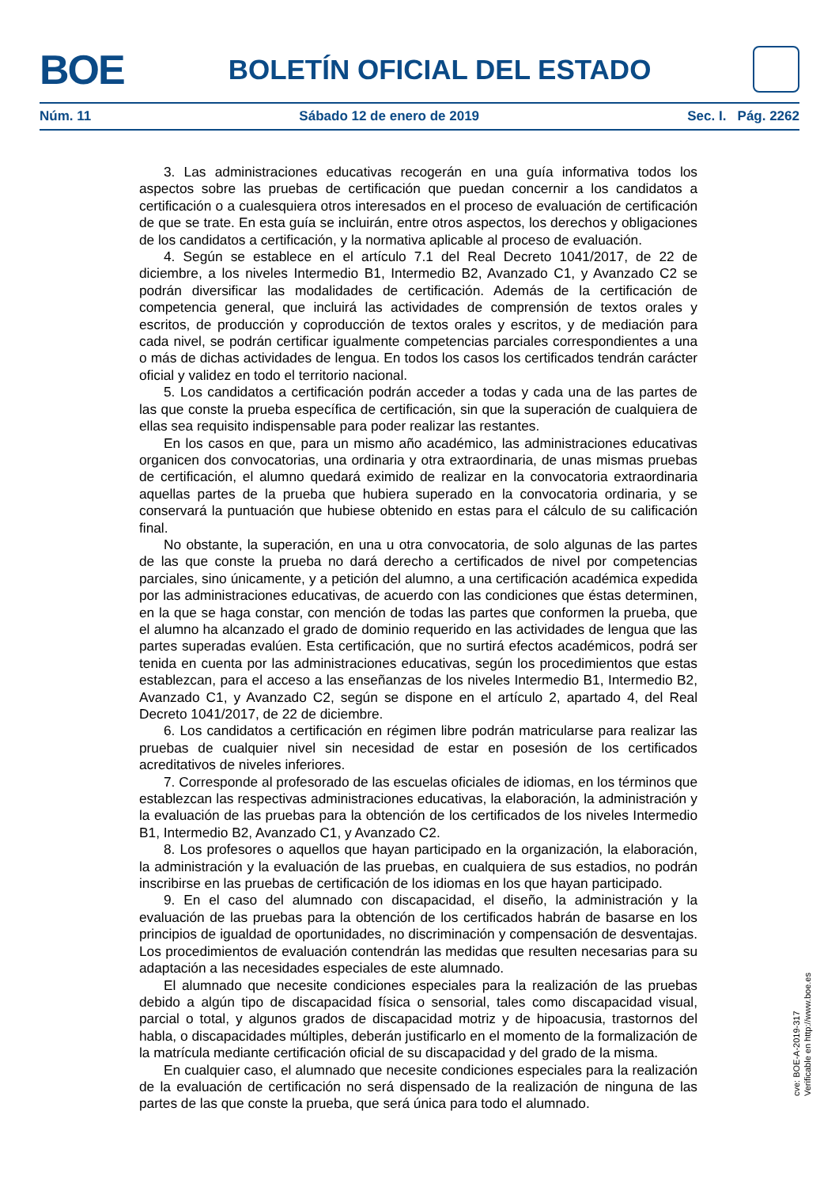BOE
BOLETÍN OFICIAL DEL ESTADO
Núm. 11 Sábado 12 de enero de 2019 Sec. I. Pág. 2262
3. Las administraciones educativas recogerán en una guía informativa todos los aspectos sobre las pruebas de certificación que puedan concernir a los candidatos a certificación o a cualesquiera otros interesados en el proceso de evaluación de certificación de que se trate. En esta guía se incluirán, entre otros aspectos, los derechos y obligaciones de los candidatos a certificación, y la normativa aplicable al proceso de evaluación.
4. Según se establece en el artículo 7.1 del Real Decreto 1041/2017, de 22 de diciembre, a los niveles Intermedio B1, Intermedio B2, Avanzado C1, y Avanzado C2 se podrán diversificar las modalidades de certificación. Además de la certificación de competencia general, que incluirá las actividades de comprensión de textos orales y escritos, de producción y coproducción de textos orales y escritos, y de mediación para cada nivel, se podrán certificar igualmente competencias parciales correspondientes a una o más de dichas actividades de lengua. En todos los casos los certificados tendrán carácter oficial y validez en todo el territorio nacional.
5. Los candidatos a certificación podrán acceder a todas y cada una de las partes de las que conste la prueba específica de certificación, sin que la superación de cualquiera de ellas sea requisito indispensable para poder realizar las restantes.
En los casos en que, para un mismo año académico, las administraciones educativas organicen dos convocatorias, una ordinaria y otra extraordinaria, de unas mismas pruebas de certificación, el alumno quedará eximido de realizar en la convocatoria extraordinaria aquellas partes de la prueba que hubiera superado en la convocatoria ordinaria, y se conservará la puntuación que hubiese obtenido en estas para el cálculo de su calificación final.
No obstante, la superación, en una u otra convocatoria, de solo algunas de las partes de las que conste la prueba no dará derecho a certificados de nivel por competencias parciales, sino únicamente, y a petición del alumno, a una certificación académica expedida por las administraciones educativas, de acuerdo con las condiciones que éstas determinen, en la que se haga constar, con mención de todas las partes que conformen la prueba, que el alumno ha alcanzado el grado de dominio requerido en las actividades de lengua que las partes superadas evalúen. Esta certificación, que no surtirá efectos académicos, podrá ser tenida en cuenta por las administraciones educativas, según los procedimientos que estas establezcan, para el acceso a las enseñanzas de los niveles Intermedio B1, Intermedio B2, Avanzado C1, y Avanzado C2, según se dispone en el artículo 2, apartado 4, del Real Decreto 1041/2017, de 22 de diciembre.
6. Los candidatos a certificación en régimen libre podrán matricularse para realizar las pruebas de cualquier nivel sin necesidad de estar en posesión de los certificados acreditativos de niveles inferiores.
7. Corresponde al profesorado de las escuelas oficiales de idiomas, en los términos que establezcan las respectivas administraciones educativas, la elaboración, la administración y la evaluación de las pruebas para la obtención de los certificados de los niveles Intermedio B1, Intermedio B2, Avanzado C1, y Avanzado C2.
8. Los profesores o aquellos que hayan participado en la organización, la elaboración, la administración y la evaluación de las pruebas, en cualquiera de sus estadios, no podrán inscribirse en las pruebas de certificación de los idiomas en los que hayan participado.
9. En el caso del alumnado con discapacidad, el diseño, la administración y la evaluación de las pruebas para la obtención de los certificados habrán de basarse en los principios de igualdad de oportunidades, no discriminación y compensación de desventajas. Los procedimientos de evaluación contendrán las medidas que resulten necesarias para su adaptación a las necesidades especiales de este alumnado.
El alumnado que necesite condiciones especiales para la realización de las pruebas debido a algún tipo de discapacidad física o sensorial, tales como discapacidad visual, parcial o total, y algunos grados de discapacidad motriz y de hipoacusia, trastornos del habla, o discapacidades múltiples, deberán justificarlo en el momento de la formalización de la matrícula mediante certificación oficial de su discapacidad y del grado de la misma.
En cualquier caso, el alumnado que necesite condiciones especiales para la realización de la evaluación de certificación no será dispensado de la realización de ninguna de las partes de las que conste la prueba, que será única para todo el alumnado.
cve: BOE-A-2019-317
Verificable en http://www.boe.es